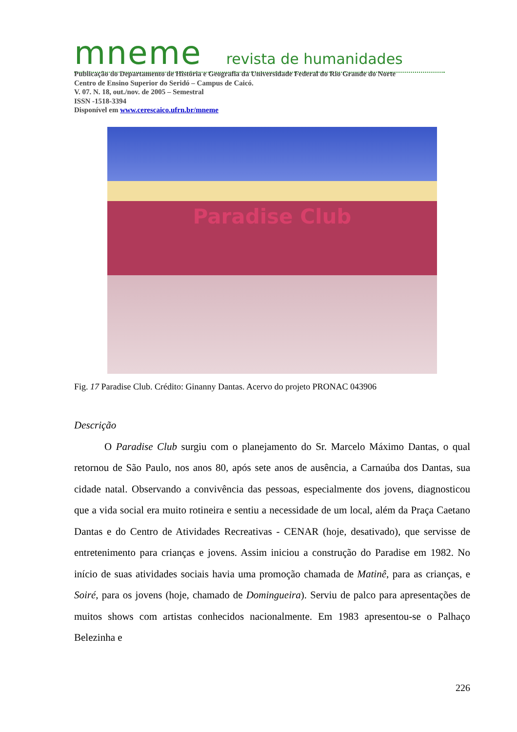mneme revista de humanidades
Publicação do Departamento de História e Geografia da Universidade Federal do Rio Grande do Norte
Centro de Ensino Superior do Seridó – Campus de Caicó.
V. 07. N. 18, out./nov. de 2005 – Semestral
ISSN -1518-3394
Disponível em www.cerescaico.ufrn.br/mneme
Paradise Club
Fig. 17 Paradise Club. Crédito: Ginanny Dantas. Acervo do projeto PRONAC 043906
Descrição
O Paradise Club surgiu com o planejamento do Sr. Marcelo Máximo Dantas, o qual retornou de São Paulo, nos anos 80, após sete anos de ausência, a Carnaúba dos Dantas, sua cidade natal. Observando a convivência das pessoas, especialmente dos jovens, diagnosticou que a vida social era muito rotineira e sentiu a necessidade de um local, além da Praça Caetano Dantas e do Centro de Atividades Recreativas - CENAR (hoje, desativado), que servisse de entretenimento para crianças e jovens. Assim iniciou a construção do Paradise em 1982. No início de suas atividades sociais havia uma promoção chamada de Matinê, para as crianças, e Soiré, para os jovens (hoje, chamado de Domingueira). Serviu de palco para apresentações de muitos shows com artistas conhecidos nacionalmente. Em 1983 apresentou-se o Palhaço Belezinha e
226